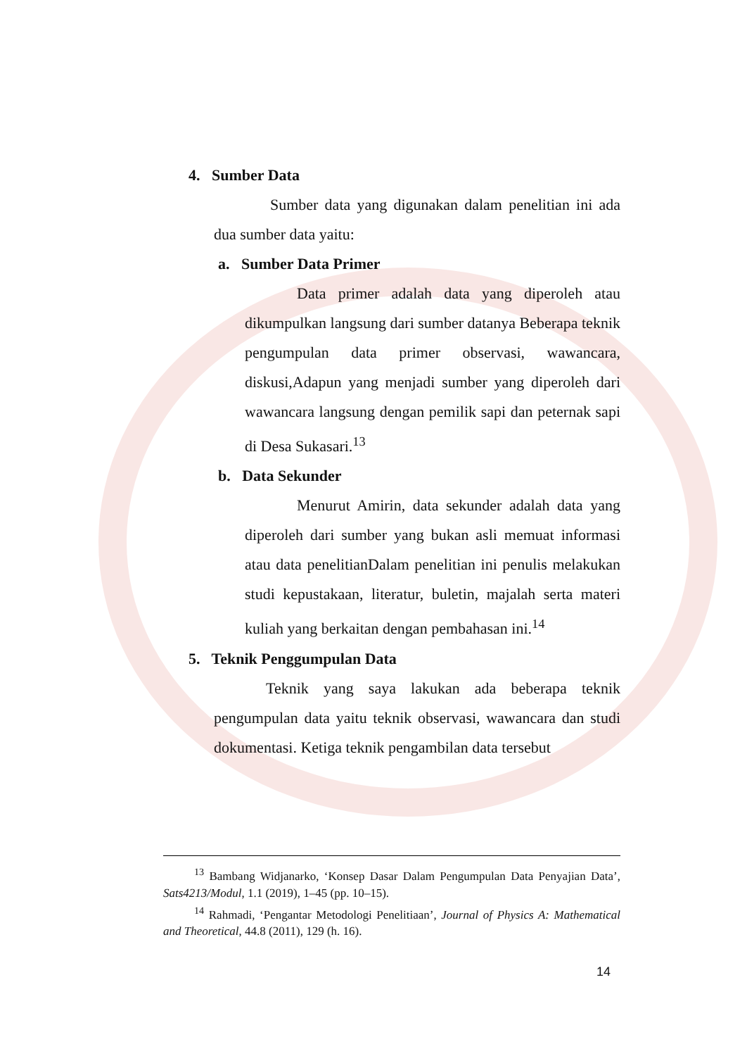4. Sumber Data
Sumber data yang digunakan dalam penelitian ini ada dua sumber data yaitu:
a. Sumber Data Primer
Data primer adalah data yang diperoleh atau dikumpulkan langsung dari sumber datanya Beberapa teknik pengumpulan data primer observasi, wawancara, diskusi,Adapun yang menjadi sumber yang diperoleh dari wawancara langsung dengan pemilik sapi dan peternak sapi di Desa Sukasari.<sup>13</sup>
b. Data Sekunder
Menurut Amirin, data sekunder adalah data yang diperoleh dari sumber yang bukan asli memuat informasi atau data penelitianDalam penelitian ini penulis melakukan studi kepustakaan, literatur, buletin, majalah serta materi kuliah yang berkaitan dengan pembahasan ini.<sup>14</sup>
5. Teknik Penggumpulan Data
Teknik yang saya lakukan ada beberapa teknik pengumpulan data yaitu teknik observasi, wawancara dan studi dokumentasi. Ketiga teknik pengambilan data tersebut
<sup>13</sup> Bambang Widjanarko, ‘Konsep Dasar Dalam Pengumpulan Data Penyajian Data’, Sats4213/Modul, 1.1 (2019), 1–45 (pp. 10–15).
<sup>14</sup> Rahmadi, ‘Pengantar Metodologi Penelitiaan’, Journal of Physics A: Mathematical and Theoretical, 44.8 (2011), 129 (h. 16).
14